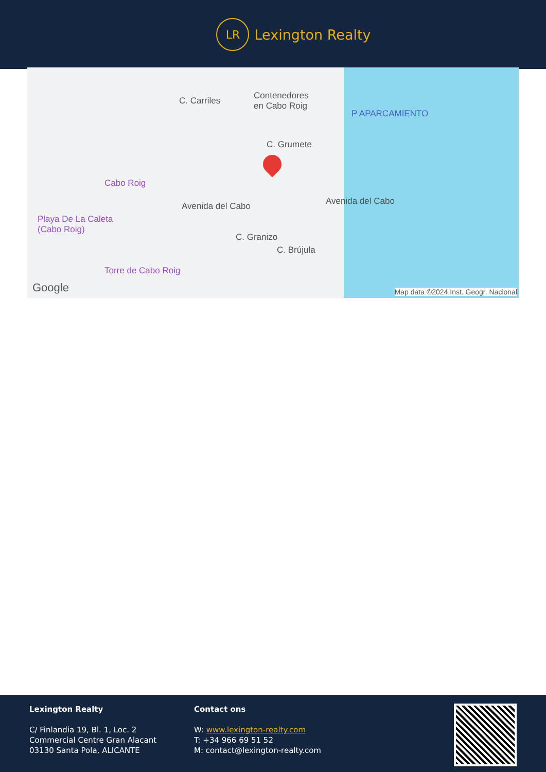LR
Lexington Realty
Contenedores
en Cabo Roig
P APARCAMIENTO
C. Carriles
C. Grumete
Cabo Roig
Playa De La Caleta
(Cabo Roig)
Torre de Cabo Roig
Avenida del Cabo
C. Granizo
C. Brújula
Avenida del Cabo
Google Map data ©2024 Inst. Geogr. Nacional
Lexington Realty
C/ Finlandia 19, Bl. 1, Loc. 2
Commercial Centre Gran Alacant
03130 Santa Pola, ALICANTE
Contact ons
W: www.lexington-realty.com
T: +34 966 69 51 52
M: contact@lexington-realty.com